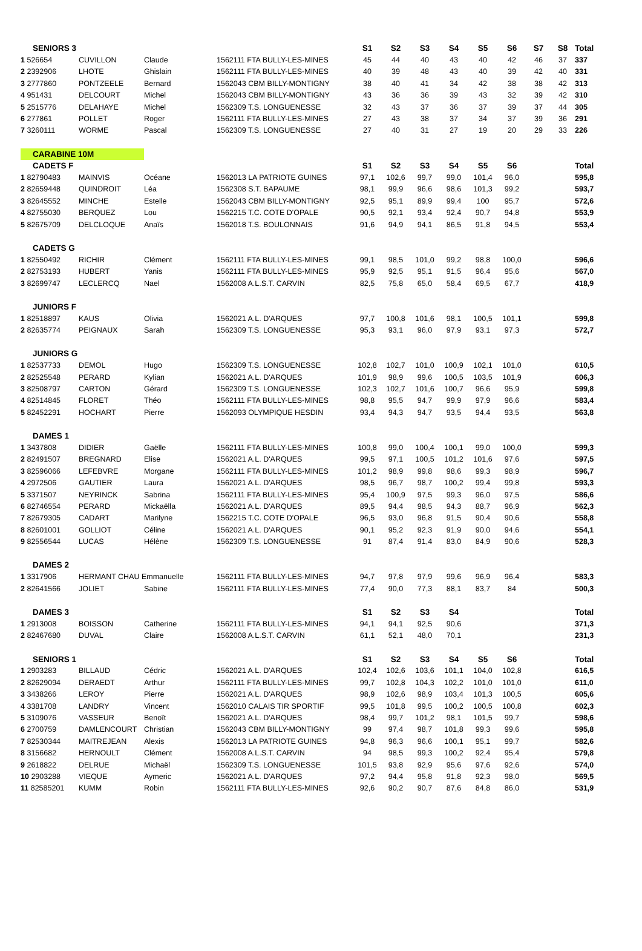| SENIORS 3 | | | | S1 | S2 | S3 | S4 | S5 | S6 | S7 | S8 | Total |
| 1 526654 | CUVILLON | Claude | 1562111 FTA BULLY-LES-MINES | 45 | 44 | 40 | 43 | 40 | 42 | 46 | 37 | 337 |
| 2 2392906 | LHOTE | Ghislain | 1562111 FTA BULLY-LES-MINES | 40 | 39 | 48 | 43 | 40 | 39 | 42 | 40 | 331 |
| 3 2777860 | PONTZEELE | Bernard | 1562043 CBM BILLY-MONTIGNY | 38 | 40 | 41 | 34 | 42 | 38 | 38 | 42 | 313 |
| 4 951431 | DELCOURT | Michel | 1562043 CBM BILLY-MONTIGNY | 43 | 36 | 36 | 39 | 43 | 32 | 39 | 42 | 310 |
| 5 2515776 | DELAHAYE | Michel | 1562309 T.S. LONGUENESSE | 32 | 43 | 37 | 36 | 37 | 39 | 37 | 44 | 305 |
| 6 277861 | POLLET | Roger | 1562111 FTA BULLY-LES-MINES | 27 | 43 | 38 | 37 | 34 | 37 | 39 | 36 | 291 |
| 7 3260111 | WORME | Pascal | 1562309 T.S. LONGUENESSE | 27 | 40 | 31 | 27 | 19 | 20 | 29 | 33 | 226 |
| CARABINE 10M | | | | | | | | | | | | |
| CADETS F | | | | S1 | S2 | S3 | S4 | S5 | S6 | | | Total |
| 1 82790483 | MAINVIS | Océane | 1562013 LA PATRIOTE GUINES | 97,1 | 102,6 | 99,7 | 99,0 | 101,4 | 96,0 | | | 595,8 |
| 2 82659448 | QUINDROIT | Léa | 1562308 S.T. BAPAUME | 98,1 | 99,9 | 96,6 | 98,6 | 101,3 | 99,2 | | | 593,7 |
| 3 82645552 | MINCHE | Estelle | 1562043 CBM BILLY-MONTIGNY | 92,5 | 95,1 | 89,9 | 99,4 | 100 | 95,7 | | | 572,6 |
| 4 82755030 | BERQUEZ | Lou | 1562215 T.C. COTE D'OPALE | 90,5 | 92,1 | 93,4 | 92,4 | 90,7 | 94,8 | | | 553,9 |
| 5 82675709 | DELCLOQUE | Anaïs | 1562018 T.S. BOULONNAIS | 91,6 | 94,9 | 94,1 | 86,5 | 91,8 | 94,5 | | | 553,4 |
| CADETS G | | | | | | | | | | | | |
| 1 82550492 | RICHIR | Clément | 1562111 FTA BULLY-LES-MINES | 99,1 | 98,5 | 101,0 | 99,2 | 98,8 | 100,0 | | | 596,6 |
| 2 82753193 | HUBERT | Yanis | 1562111 FTA BULLY-LES-MINES | 95,9 | 92,5 | 95,1 | 91,5 | 96,4 | 95,6 | | | 567,0 |
| 3 82699747 | LECLERCQ | Nael | 1562008 A.L.S.T. CARVIN | 82,5 | 75,8 | 65,0 | 58,4 | 69,5 | 67,7 | | | 418,9 |
| JUNIORS F | | | | | | | | | | | | |
| 1 82518897 | KAUS | Olivia | 1562021 A.L. D'ARQUES | 97,7 | 100,8 | 101,6 | 98,1 | 100,5 | 101,1 | | | 599,8 |
| 2 82635774 | PEIGNAUX | Sarah | 1562309 T.S. LONGUENESSE | 95,3 | 93,1 | 96,0 | 97,9 | 93,1 | 97,3 | | | 572,7 |
| JUNIORS G | | | | | | | | | | | | |
| 1 82537733 | DEMOL | Hugo | 1562309 T.S. LONGUENESSE | 102,8 | 102,7 | 101,0 | 100,9 | 102,1 | 101,0 | | | 610,5 |
| 2 82525548 | PERARD | Kylian | 1562021 A.L. D'ARQUES | 101,9 | 98,9 | 99,6 | 100,5 | 103,5 | 101,9 | | | 606,3 |
| 3 82508797 | CARTON | Gérard | 1562309 T.S. LONGUENESSE | 102,3 | 102,7 | 101,6 | 100,7 | 96,6 | 95,9 | | | 599,8 |
| 4 82514845 | FLORET | Théo | 1562111 FTA BULLY-LES-MINES | 98,8 | 95,5 | 94,7 | 99,9 | 97,9 | 96,6 | | | 583,4 |
| 5 82452291 | HOCHART | Pierre | 1562093 OLYMPIQUE HESDIN | 93,4 | 94,3 | 94,7 | 93,5 | 94,4 | 93,5 | | | 563,8 |
| DAMES 1 | | | | | | | | | | | | |
| 1 3437808 | DIDIER | Gaëlle | 1562111 FTA BULLY-LES-MINES | 100,8 | 99,0 | 100,4 | 100,1 | 99,0 | 100,0 | | | 599,3 |
| 2 82491507 | BREGNARD | Elise | 1562021 A.L. D'ARQUES | 99,5 | 97,1 | 100,5 | 101,2 | 101,6 | 97,6 | | | 597,5 |
| 3 82596066 | LEFEBVRE | Morgane | 1562111 FTA BULLY-LES-MINES | 101,2 | 98,9 | 99,8 | 98,6 | 99,3 | 98,9 | | | 596,7 |
| 4 2972506 | GAUTIER | Laura | 1562021 A.L. D'ARQUES | 98,5 | 96,7 | 98,7 | 100,2 | 99,4 | 99,8 | | | 593,3 |
| 5 3371507 | NEYRINCK | Sabrina | 1562111 FTA BULLY-LES-MINES | 95,4 | 100,9 | 97,5 | 99,3 | 96,0 | 97,5 | | | 586,6 |
| 6 82746554 | PERARD | Mickaëlla | 1562021 A.L. D'ARQUES | 89,5 | 94,4 | 98,5 | 94,3 | 88,7 | 96,9 | | | 562,3 |
| 7 82679305 | CADART | Marilyne | 1562215 T.C. COTE D'OPALE | 96,5 | 93,0 | 96,8 | 91,5 | 90,4 | 90,6 | | | 558,8 |
| 8 82601001 | GOLLIOT | Céline | 1562021 A.L. D'ARQUES | 90,1 | 95,2 | 92,3 | 91,9 | 90,0 | 94,6 | | | 554,1 |
| 9 82556544 | LUCAS | Hélène | 1562309 T.S. LONGUENESSE | 91 | 87,4 | 91,4 | 83,0 | 84,9 | 90,6 | | | 528,3 |
| DAMES 2 | | | | | | | | | | | | |
| 1 3317906 | HERMANT CHAU Emmanuelle | | 1562111 FTA BULLY-LES-MINES | 94,7 | 97,8 | 97,9 | 99,6 | 96,9 | 96,4 | | | 583,3 |
| 2 82641566 | JOLIET | Sabine | 1562111 FTA BULLY-LES-MINES | 77,4 | 90,0 | 77,3 | 88,1 | 83,7 | 84 | | | 500,3 |
| DAMES 3 | | | | S1 | S2 | S3 | S4 | | | | | Total |
| 1 2913008 | BOISSON | Catherine | 1562111 FTA BULLY-LES-MINES | 94,1 | 94,1 | 92,5 | 90,6 | | | | | 371,3 |
| 2 82467680 | DUVAL | Claire | 1562008 A.L.S.T. CARVIN | 61,1 | 52,1 | 48,0 | 70,1 | | | | | 231,3 |
| SENIORS 1 | | | | S1 | S2 | S3 | S4 | S5 | S6 | | | Total |
| 1 2903283 | BILLAUD | Cédric | 1562021 A.L. D'ARQUES | 102,4 | 102,6 | 103,6 | 101,1 | 104,0 | 102,8 | | | 616,5 |
| 2 82629094 | DERAEDT | Arthur | 1562111 FTA BULLY-LES-MINES | 99,7 | 102,8 | 104,3 | 102,2 | 101,0 | 101,0 | | | 611,0 |
| 3 3438266 | LEROY | Pierre | 1562021 A.L. D'ARQUES | 98,9 | 102,6 | 98,9 | 103,4 | 101,3 | 100,5 | | | 605,6 |
| 4 3381708 | LANDRY | Vincent | 1562010 CALAIS TIR SPORTIF | 99,5 | 101,8 | 99,5 | 100,2 | 100,5 | 100,8 | | | 602,3 |
| 5 3109076 | VASSEUR | Benoît | 1562021 A.L. D'ARQUES | 98,4 | 99,7 | 101,2 | 98,1 | 101,5 | 99,7 | | | 598,6 |
| 6 2700759 | DAMLENCOURT | Christian | 1562043 CBM BILLY-MONTIGNY | 99 | 97,4 | 98,7 | 101,8 | 99,3 | 99,6 | | | 595,8 |
| 7 82530344 | MAITREJEAN | Alexis | 1562013 LA PATRIOTE GUINES | 94,8 | 96,3 | 96,6 | 100,1 | 95,1 | 99,7 | | | 582,6 |
| 8 3156682 | HERNOULT | Clément | 1562008 A.L.S.T. CARVIN | 94 | 98,5 | 99,3 | 100,2 | 92,4 | 95,4 | | | 579,8 |
| 9 2618822 | DELRUE | Michaël | 1562309 T.S. LONGUENESSE | 101,5 | 93,8 | 92,9 | 95,6 | 97,6 | 92,6 | | | 574,0 |
| 10 2903288 | VIEQUE | Aymeric | 1562021 A.L. D'ARQUES | 97,2 | 94,4 | 95,8 | 91,8 | 92,3 | 98,0 | | | 569,5 |
| 11 82585201 | KUMM | Robin | 1562111 FTA BULLY-LES-MINES | 92,6 | 90,2 | 90,7 | 87,6 | 84,8 | 86,0 | | | 531,9 |